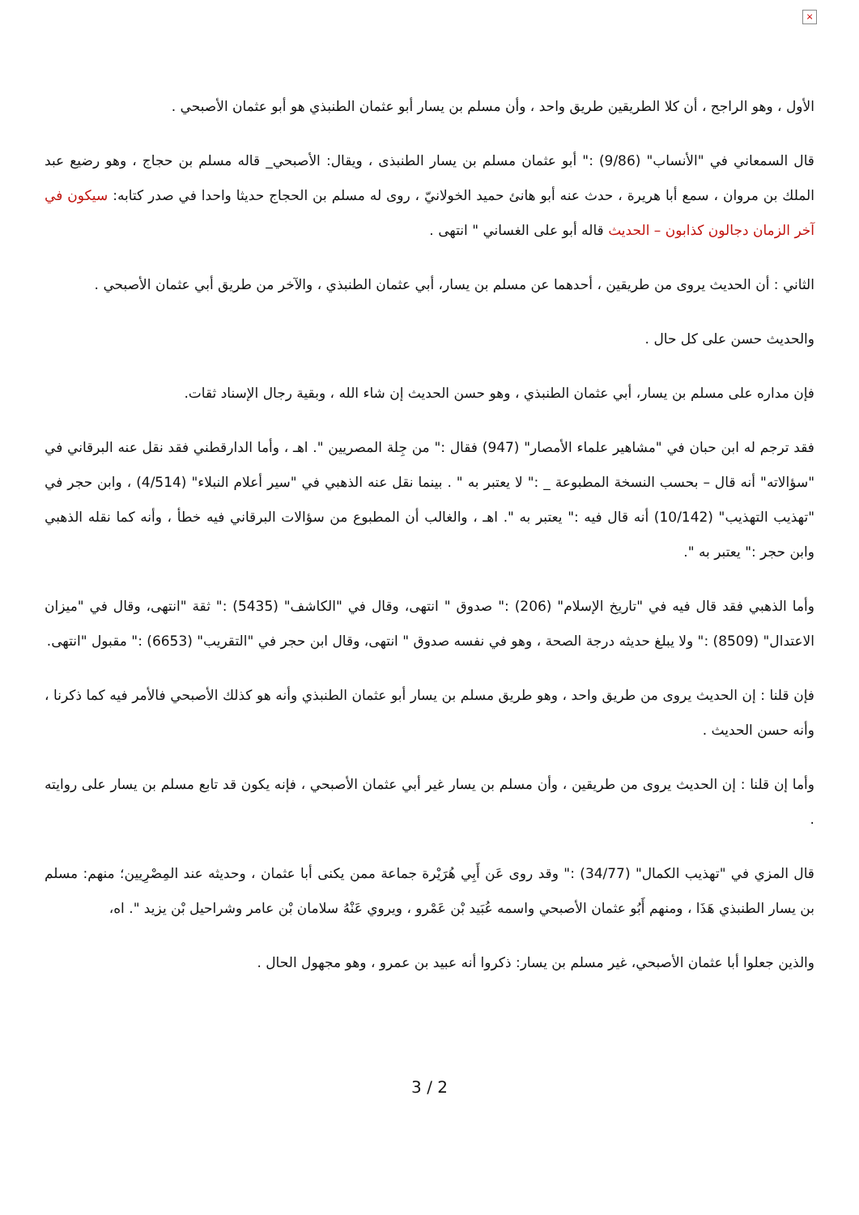×
الأول ، وهو الراجح ، أن كلا الطريقين طريق واحد ، وأن مسلم بن يسار أبو عثمان الطنبذي هو أبو عثمان الأصبحي .
قال السمعاني في "الأنساب" (9/86) :" أبو عثمان مسلم بن يسار الطنبذى ، ويقال: الأصبحي_ قاله مسلم بن حجاج ، وهو رضيع عبد الملك بن مروان ، سمع أبا هريرة ، حدث عنه أبو هانئ حميد الخولانيّ ، روى له مسلم بن الحجاج حديثا واحدا في صدر كتابه: سيكون في آخر الزمان دجالون كذابون – الحديث قاله أبو على الغساني " انتهى .
الثاني : أن الحديث يروى من طريقين ، أحدهما عن مسلم بن يسار، أبي عثمان الطنبذي ، والآخر من طريق أبي عثمان الأصبحي .
والحديث حسن على كل حال .
فإن مداره على مسلم بن يسار، أبي عثمان الطنبذي ، وهو حسن الحديث إن شاء الله ، وبقية رجال الإسناد ثقات.
فقد ترجم له ابن حبان في "مشاهير علماء الأمصار" (947) فقال :" من جِلة المصريين ". اهـ ، وأما الدارقطني فقد نقل عنه البرقاني في "سؤالاته" أنه قال – بحسب النسخة المطبوعة _ :" لا يعتبر به " . بينما نقل عنه الذهبي في "سير أعلام النبلاء" (4/514) ، وابن حجر في "تهذيب التهذيب" (10/142) أنه قال فيه :" يعتبر به ". اهـ ، والغالب أن المطبوع من سؤالات البرقاني فيه خطأ ، وأنه كما نقله الذهبي وابن حجر :" يعتبر به ".
وأما الذهبي فقد قال فيه في "تاريخ الإسلام" (206) :" صدوق " انتهى، وقال في "الكاشف" (5435) :" ثقة "انتهى، وقال في "ميزان الاعتدال" (8509) :" ولا يبلغ حديثه درجة الصحة ، وهو في نفسه صدوق " انتهى، وقال ابن حجر في "التقريب" (6653) :" مقبول "انتهى.
فإن قلنا : إن الحديث يروى من طريق واحد ، وهو طريق مسلم بن يسار أبو عثمان الطنبذي وأنه هو كذلك الأصبحي فالأمر فيه كما ذكرنا ، وأنه حسن الحديث .
وأما إن قلنا : إن الحديث يروى من طريقين ، وأن مسلم بن يسار غير أبي عثمان الأصبحي ، فإنه يكون قد تابع مسلم بن يسار على روايته .
قال المزي في "تهذيب الكمال" (34/77) :" وقد روى عَن أَبِي هُرَيْرة جماعة ممن يكنى أبا عثمان ، وحديثه عند المِصْرِيين؛ منهم: مسلم بن يسار الطنبذي هَذَا ، ومنهم أَبُو عثمان الأصبحي واسمه عُبَيد بْن عَمْرو ، ويروي عَنْهُ سلامان بْن عامر وشراحيل بْن يزيد ". اه،
والذين جعلوا أبا عثمان الأصبحي، غير مسلم بن يسار: ذكروا أنه عبيد بن عمرو ، وهو مجهول الحال .
3 / 2